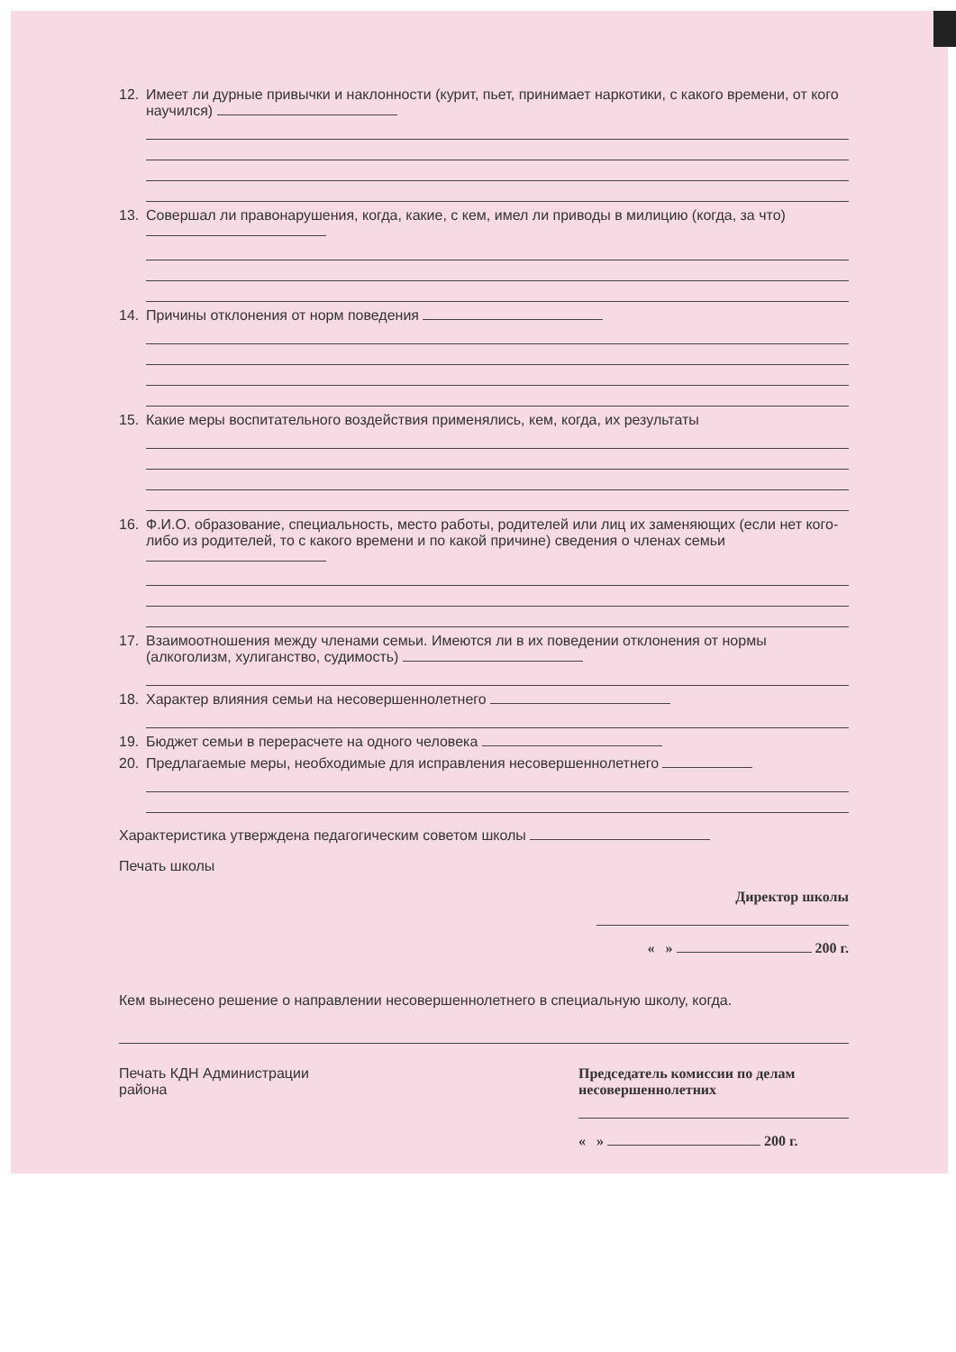12. Имеет ли дурные привычки и наклонности (курит, пьет, принимает наркотики, с какого времени, от кого научился)
13. Совершал ли правонарушения, когда, какие, с кем, имел ли приводы в милицию (когда, за что)
14. Причины отклонения от норм поведения
15. Какие меры воспитательного воздействия применялись, кем, когда, их результаты
16. Ф.И.О. образование, специальность, место работы, родителей или лиц их заменяющих (если нет кого-либо из родителей, то с какого времени и по какой причине) сведения о членах семьи
17. Взаимоотношения между членами семьи. Имеются ли в их поведении отклонения от нормы (алкоголизм, хулиганство, судимость)
18. Характер влияния семьи на несовершеннолетнего
19. Бюджет семьи в перерасчете на одного человека
20. Предлагаемые меры, необходимые для исправления несовершеннолетнего
Характеристика утверждена педагогическим советом школы
Печать школы
Директор школы
« » 200 г.
Кем вынесено решение о направлении несовершеннолетнего в специальную школу, когда.
Печать КДН Администрации
района
Председатель комиссии по делам
несовершеннолетних
« » 200 г.